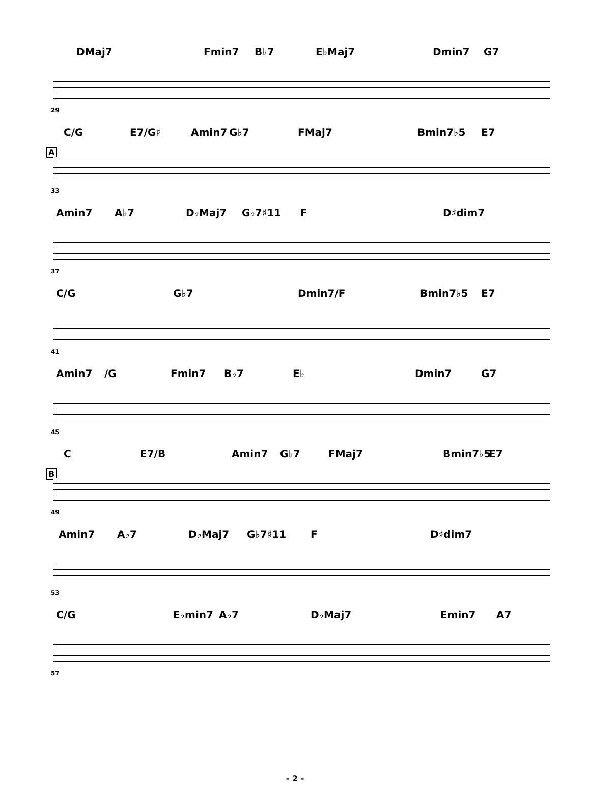DMaj7 Fmin7 B♭7 E♭Maj7 Dmin7 G7
29
C/G E7/G♯ Amin7 G♭7 FMaj7 Bmin7♭5 E7
A
33
Amin7 A♭7 D♭Maj7 G♭7♯11 F D♯dim7
37
C/G G♭7 Dmin7/F Bmin7♭5 E7
41
Amin7 /G Fmin7 B♭7 E♭ Dmin7 G7
45
C E7/B Amin7 G♭7 FMaj7 Bmin7♭5 E7
B
49
Amin7 A♭7 D♭Maj7 G♭7♯11 F D♯dim7
53
C/G E♭min7 A♭7 D♭Maj7 Emin7 A7
57
- 2 -